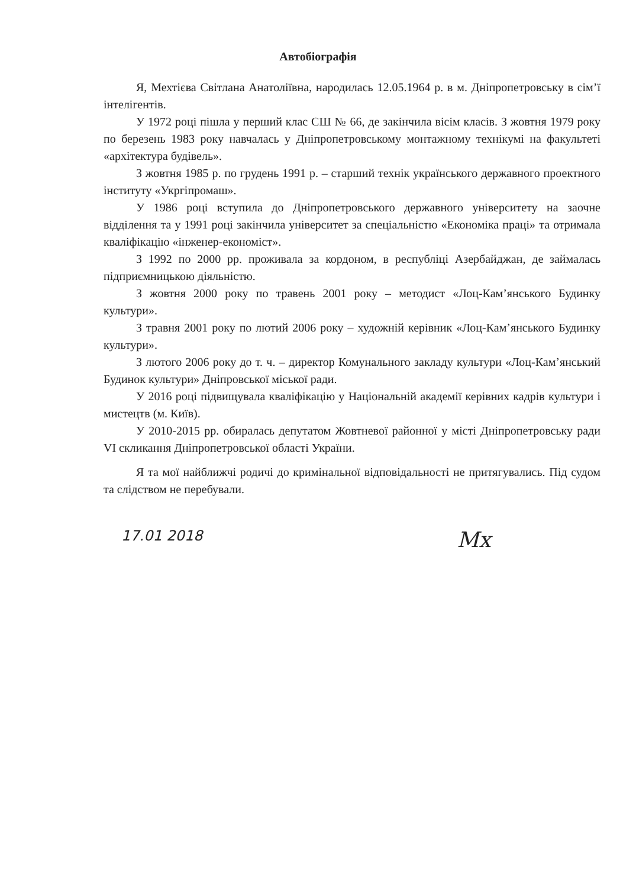Автобіографія
Я, Мехтієва Світлана Анатоліївна, народилась 12.05.1964 р. в м. Дніпропетровську в сім’ї інтелігентів.
У 1972 році пішла у перший клас СШ № 66, де закінчила вісім класів. З жовтня 1979 року по березень 1983 року навчалась у Дніпропетровському монтажному технікумі на факультеті «архітектура будівель».
З жовтня 1985 р. по грудень 1991 р. – старший технік українського державного проектного інституту «Укргіпромаш».
У 1986 році вступила до Дніпропетровського державного університету на заочне відділення та у 1991 році закінчила університет за спеціальністю «Економіка праці» та отримала кваліфікацію «інженер-економіст».
З 1992 по 2000 рр. проживала за кордоном, в республіці Азербайджан, де займалась підприємницькою діяльністю.
З жовтня 2000 року по травень 2001 року – методист «Лоц-Кам’янського Будинку культури».
З травня 2001 року по лютий 2006 року – художній керівник «Лоц-Кам’янського Будинку культури».
З лютого 2006 року до т. ч. – директор Комунального закладу культури «Лоц-Кам’янський Будинок культури» Дніпровської міської ради.
У 2016 році підвищувала кваліфікацію у Національній академії керівних кадрів культури і мистецтв (м. Київ).
У 2010-2015 рр. обиралась депутатом Жовтневої районної у місті Дніпропетровську ради VI скликання Дніпропетровської області України.
Я та мої найближчі родичі до кримінальної відповідальності не притягувались. Під судом та слідством не перебували.
17.01 2018 Мх